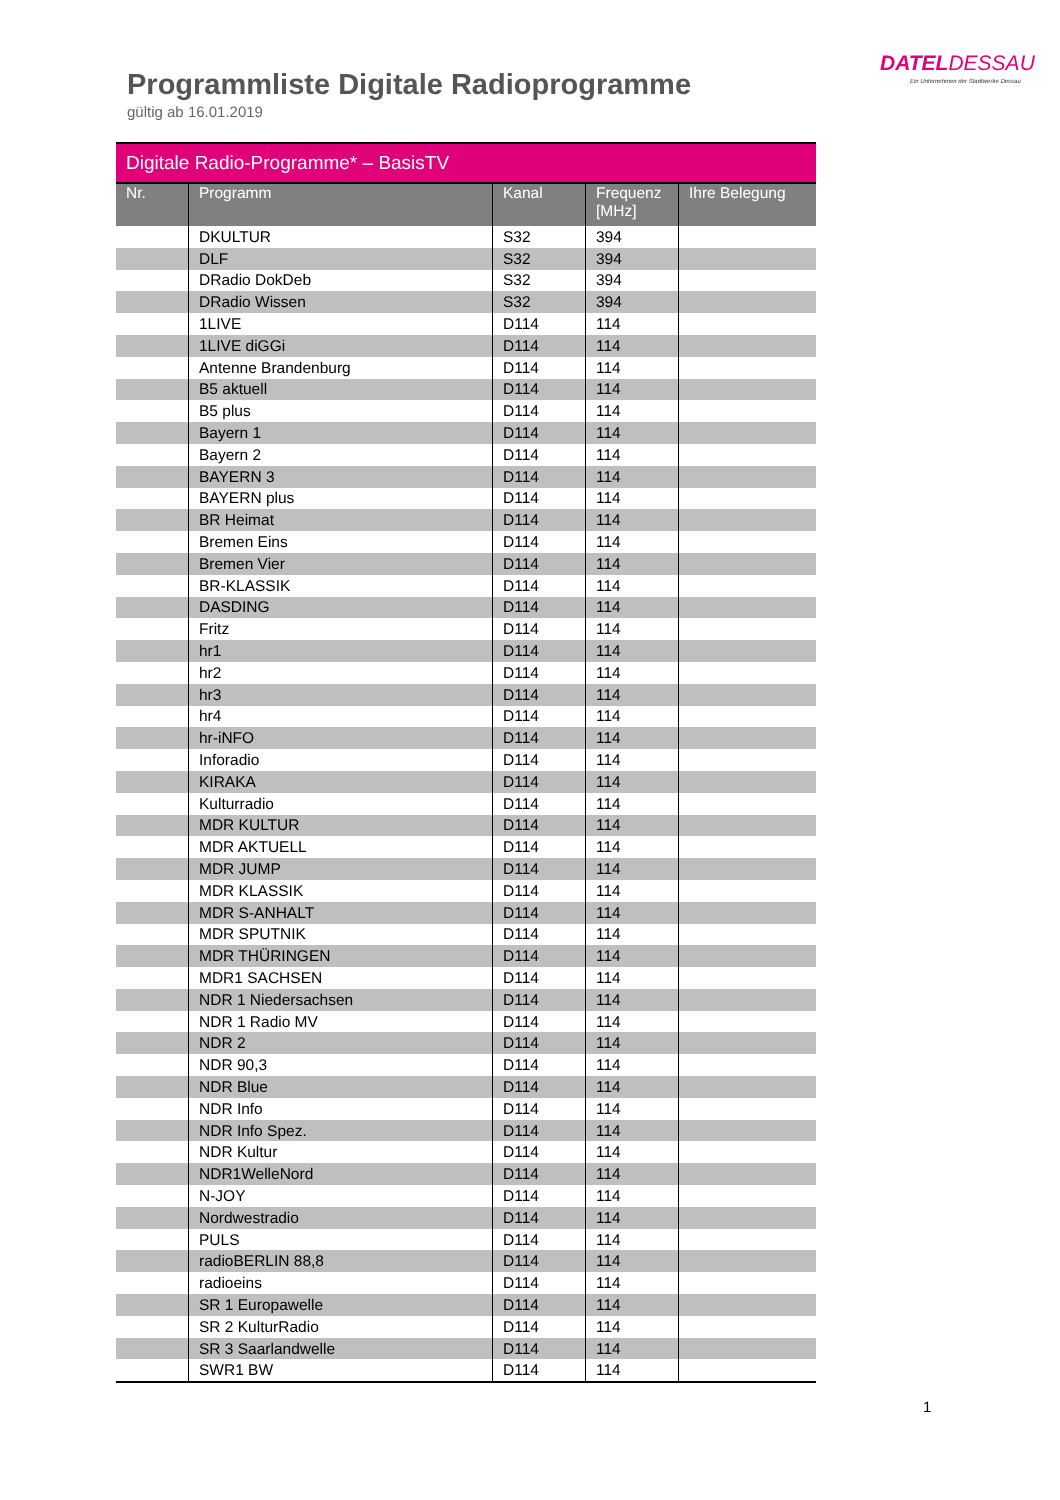DATELDESSAU
Ein Unternehmen der Stadtwerke Dessau
Programmliste Digitale Radioprogramme
gültig ab 16.01.2019
| Digitale Radio-Programme* – BasisTV | | | | |
| --- | --- | --- | --- | --- |
| Nr. | Programm | Kanal | Frequenz [MHz] | Ihre Belegung |
| | DKULTUR | S32 | 394 | |
| | DLF | S32 | 394 | |
| | DRadio DokDeb | S32 | 394 | |
| | DRadio Wissen | S32 | 394 | |
| | 1LIVE | D114 | 114 | |
| | 1LIVE diGGi | D114 | 114 | |
| | Antenne Brandenburg | D114 | 114 | |
| | B5 aktuell | D114 | 114 | |
| | B5 plus | D114 | 114 | |
| | Bayern 1 | D114 | 114 | |
| | Bayern 2 | D114 | 114 | |
| | BAYERN 3 | D114 | 114 | |
| | BAYERN plus | D114 | 114 | |
| | BR Heimat | D114 | 114 | |
| | Bremen Eins | D114 | 114 | |
| | Bremen Vier | D114 | 114 | |
| | BR-KLASSIK | D114 | 114 | |
| | DASDING | D114 | 114 | |
| | Fritz | D114 | 114 | |
| | hr1 | D114 | 114 | |
| | hr2 | D114 | 114 | |
| | hr3 | D114 | 114 | |
| | hr4 | D114 | 114 | |
| | hr-iNFO | D114 | 114 | |
| | Inforadio | D114 | 114 | |
| | KIRAKA | D114 | 114 | |
| | Kulturradio | D114 | 114 | |
| | MDR KULTUR | D114 | 114 | |
| | MDR AKTUELL | D114 | 114 | |
| | MDR JUMP | D114 | 114 | |
| | MDR KLASSIK | D114 | 114 | |
| | MDR S-ANHALT | D114 | 114 | |
| | MDR SPUTNIK | D114 | 114 | |
| | MDR THÜRINGEN | D114 | 114 | |
| | MDR1 SACHSEN | D114 | 114 | |
| | NDR 1 Niedersachsen | D114 | 114 | |
| | NDR 1 Radio MV | D114 | 114 | |
| | NDR 2 | D114 | 114 | |
| | NDR 90,3 | D114 | 114 | |
| | NDR Blue | D114 | 114 | |
| | NDR Info | D114 | 114 | |
| | NDR Info Spez. | D114 | 114 | |
| | NDR Kultur | D114 | 114 | |
| | NDR1WelleNord | D114 | 114 | |
| | N-JOY | D114 | 114 | |
| | Nordwestradio | D114 | 114 | |
| | PULS | D114 | 114 | |
| | radioBERLIN 88,8 | D114 | 114 | |
| | radioeins | D114 | 114 | |
| | SR 1 Europawelle | D114 | 114 | |
| | SR 2 KulturRadio | D114 | 114 | |
| | SR 3 Saarlandwelle | D114 | 114 | |
| | SWR1 BW | D114 | 114 | |
1